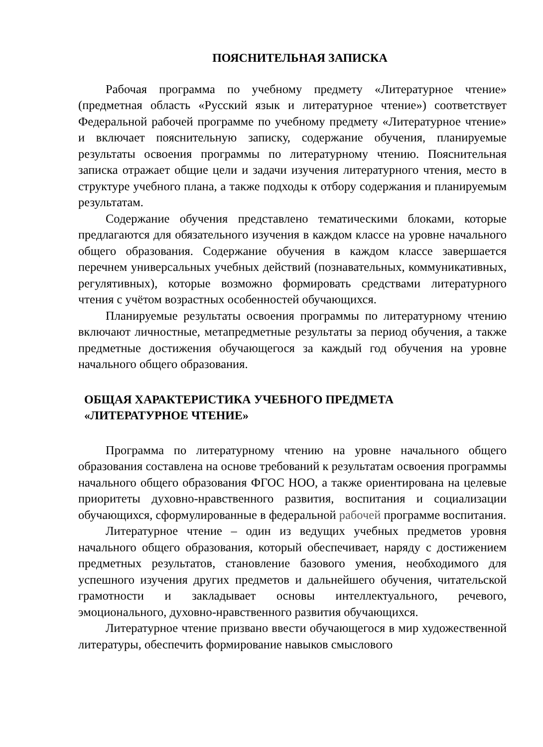ПОЯСНИТЕЛЬНАЯ ЗАПИСКА
Рабочая программа по учебному предмету «Литературное чтение» (предметная область «Русский язык и литературное чтение») соответствует Федеральной рабочей программе по учебному предмету «Литературное чтение» и включает пояснительную записку, содержание обучения, планируемые результаты освоения программы по литературному чтению. Пояснительная записка отражает общие цели и задачи изучения литературного чтения, место в структуре учебного плана, а также подходы к отбору содержания и планируемым результатам.
Содержание обучения представлено тематическими блоками, которые предлагаются для обязательного изучения в каждом классе на уровне начального общего образования. Содержание обучения в каждом классе завершается перечнем универсальных учебных действий (познавательных, коммуникативных, регулятивных), которые возможно формировать средствами литературного чтения с учётом возрастных особенностей обучающихся.
Планируемые результаты освоения программы по литературному чтению включают личностные, метапредметные результаты за период обучения, а также предметные достижения обучающегося за каждый год обучения на уровне начального общего образования.
ОБЩАЯ ХАРАКТЕРИСТИКА УЧЕБНОГО ПРЕДМЕТА
«ЛИТЕРАТУРНОЕ ЧТЕНИЕ»
Программа по литературному чтению на уровне начального общего образования составлена на основе требований к результатам освоения программы начального общего образования ФГОС НОО, а также ориентирована на целевые приоритеты духовно-нравственного развития, воспитания и социализации обучающихся, сформулированные в федеральной рабочей программе воспитания.
Литературное чтение – один из ведущих учебных предметов уровня начального общего образования, который обеспечивает, наряду с достижением предметных результатов, становление базового умения, необходимого для успешного изучения других предметов и дальнейшего обучения, читательской грамотности и закладывает основы интеллектуального, речевого, эмоционального, духовно-нравственного развития обучающихся.
Литературное чтение призвано ввести обучающегося в мир художественной литературы, обеспечить формирование навыков смыслового